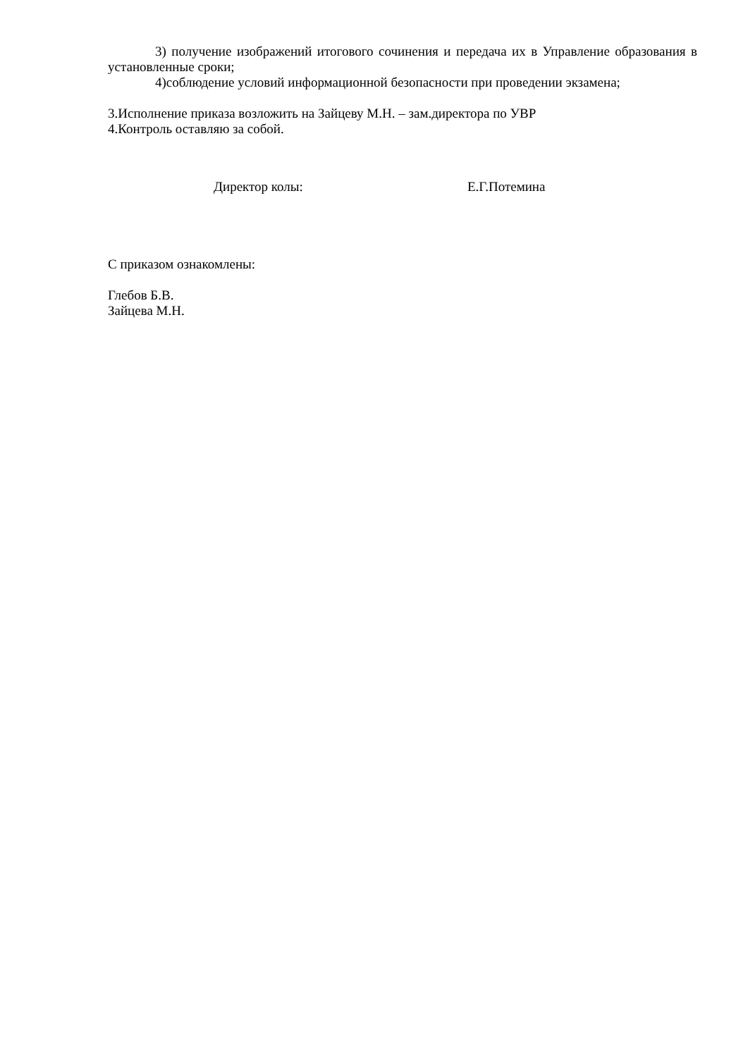3) получение изображений итогового сочинения и передача их в Управление образования в установленные сроки;
4)соблюдение условий информационной безопасности при проведении экзамена;
3.Исполнение приказа возложить на Зайцеву М.Н. – зам.директора по УВР
4.Контроль оставляю за собой.
Директор колы: Е.Г.Потемина
С приказом ознакомлены:
Глебов Б.В.
Зайцева М.Н.